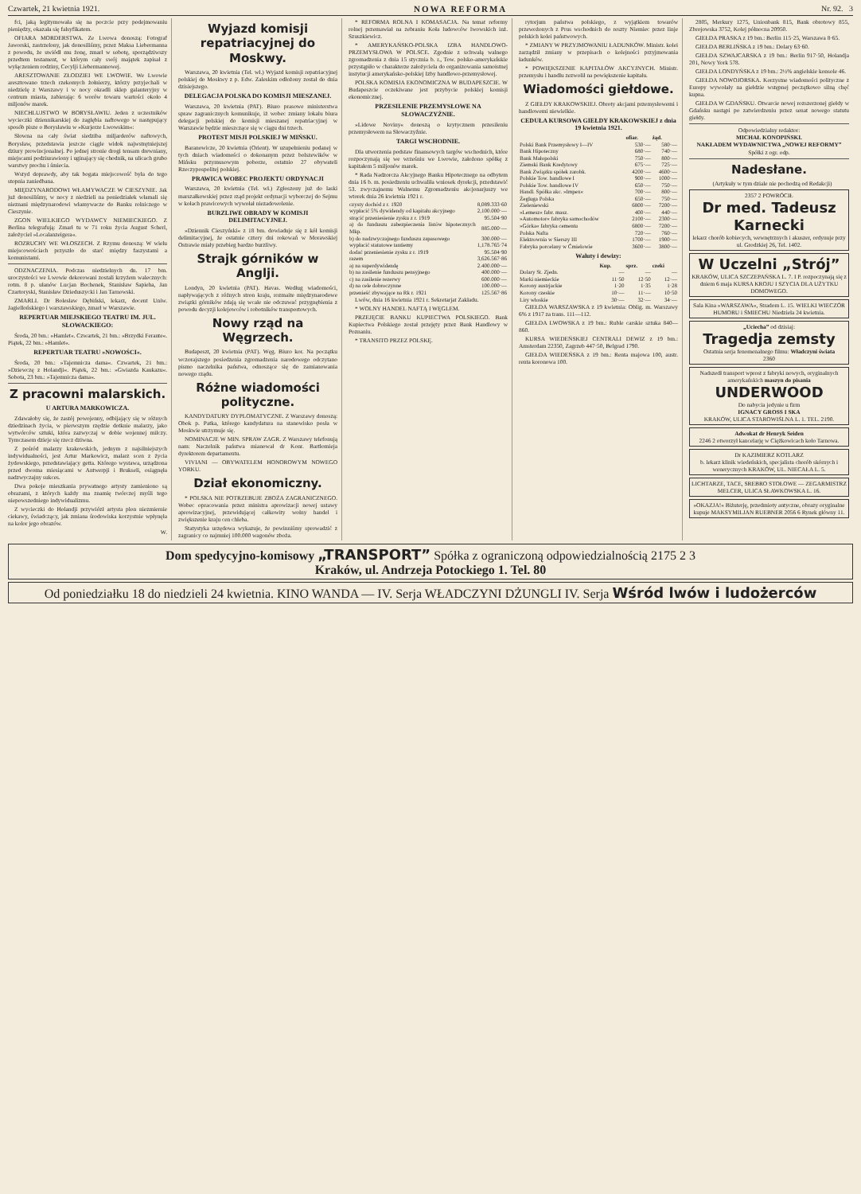Czwartek, 21 kwietnia 1921. NOWA REFORMA Nr. 92. 3
fci, jaką legitymowała się na poczcie przy podejmowaniu pieniędzy, okazała się falsyfikatem.
OFIARA MORDERSTWA. Ze Lwowa donoszą: Fotograf Jaworski, zastrzelony, jak donosiliśmy, przez Maksa Liebermanna z powodu, że uwiódł mu żonę, zmarł w sobotę, sporządziwszy przedtem testament, w którym cały swój majątek zapisał z wyłączeniem rodziny, Cecylji Liebermannowej.
ARESZTOWANIE ZŁODZIEI WE LWOWIE. We Lwowie aresztowano trzech rzekomych żołnierzy, którzy przyjechali w niedzielę z Warszawy i w nocy okradli sklep galanteryjny w centrum miasta, zabierając 6 worów towaru wartości około 4 miljonów marek.
NIECHLUJSTWO W BORYSŁAWIU. Jeden z uczestników wycieczki dziennikarskiej do zagłębia naftowego w następujący sposób pisze o Borysławiu w »Kurjerze Lwowskim«:
Słowna na cały świat siedziba miljarderów naftowych, Borysław, przedstawia jeszcze ciągle widok najwstrętniejszej dziury prowincjonalnej. Po jednej stronie drogi tensam drewniany, miejscami podziurawiony i uginający się chodnik, na ulicach grubo warstwy prochu i śmiecia.
Wstyd doprawdy, aby tak bogata miejscowość była do tego stopnia zaniedbana.
MIĘDZYNARODOWI WŁAMYWACZE W CIESZYNIE. Jak już donosiliśmy, w nocy z niedzieli na poniedziałek włamali się nieznani międzynarodowi włamywacze do Banku rolniczego w Cieszynie.
ZGON WIELKIEGO WYDAWCY NIEMIECKIEGO. Z Berlina telegrafują: Zmarł tu w 71 roku życia August Scherl, założyciel »Localanzeigera«.
ROZRUCHY WE WŁOSZECH. Z Rzymu donoszą: W wielu miejscowościach przyszło do starć między faszystami a komunistami.
ODZNACZENIA. Podczas niedzielnych dn. 17 bm. uroczystości we Lwowie dekorowani zostali krzyżem walecznych: rotm. 8 p. ułanów Lucjan Bochenek, Stanisław Sapieha, Jan Czartoryski, Stanisław Dzieduszycki i Jan Tarnowski.
ZMARLI. Dr Bolesław Dębiński, lekarz, docent Uniw. Jagiellońskiego i warszawskiego, zmarł w Warszawie.
REPERTUAR MIEJSKIEGO TEATRU IM. JUL. SŁOWACKIEGO:
Środa, 20 bm.: »Hamlet«. Czwartek, 21 bm.: »Brzydki Ferante«. Piątek, 22 bm.: »Hamlet«.
REPERTUAR TEATRU »NOWOŚCI«.
Środa, 20 bm.: »Tajemnicza dama«. Czwartek, 21 bm.: »Dziewczę z Holandji«. Piątek, 22 bm.: »Gwiazda Kaukazu«. Sobota, 23 bm.: »Tajemnicza dama«.
Z pracowni malarskich.
U ARTURA MARKOWICZA.
Zdawałoby się, że zastój powojenny, odbijający się w różnych dziedzinach życia, w pierwszym rzędzie dotknie malarzy, jako wytwórców sztuki, która zazwyczaj w dobie wojennej milczy. Tymczasem dzieje się rzecz dziwna.
Z pośród malarzy krakowskich, jednym z najsilniejszych indywidualności, jest Artur Markowicz, malarz scen z życia żydowskiego, przedstawiający getta. Którego wystawa, urządzona przed dwoma miesiącami w Antwerpji i Brukseli, osiągnęła nadzwyczajny sukces.
Dwa pokoje mieszkania prywatnego artysty zamieniono są obrazami, z których każdy ma znamię twórczej myśli tego niepowszedniego indywidualizmu.
Z wycieczki do Holandji przywiózł artysta plon niezmiernie ciekawy, świadczący, jak zmiana środowiska korzystnie wpłynęła na kolor jego obrazów.
W.
Wyjazd komisji repatriacyjnej do Moskwy.
Warszawa, 20 kwietnia (Tel. wł.) Wyjazd komisji repatriacyjnej polskiej do Moskwy z p. Edw. Zaleskim odłożony został do dnia dzisiejszego.
DELEGACJA POLSKA DO KOMISJI MIESZANEJ.
Warszawa, 20 kwietnia (PAT). Biuro prasowe ministerstwa spraw zagranicznych komunikuje, iż wobec zmiany lokalu biura delegacji polskiej do komisji mieszanej repatriacyjnej w Warszawie będzie mieszczące się w ciągu dni trzech.
PROTEST MISJI POLSKIEJ W MIŃSKU.
Baranowicze, 20 kwietnia (Orient). W uzupełnieniu podanej w tych dniach wiadomości o dokonanym przez bolszewików w Mińsku przymusowym poborze, ostatnio 27 obywateli Rzeczypospolitej polskiej.
PRAWICA WOBEC PROJEKTU ORDYNACJI
Warszawa, 20 kwietnia (Tel. wł.) Zgłoszony już do laski marszałkowskiej przez rząd projekt ordynacji wyborczej do Sejmu w kołach prawicowych wywołał niezadowolenie.
BURZLIWE OBRADY W KOMISJI DELIMITACYJNEJ.
»Dziennik Cieszyński« z 18 bm. dowiaduje się z kół komisji delimitacyjnej, że ostatnie cztery dni rokowań w Morawskiej Ostrawie miały przebieg bardzo burzliwy.
Strajk górników w Anglji.
Londyn, 20 kwietnia (PAT). Havas. Według wiadomości, napływających z różnych stron kraju, rozmaite międzynarodowe związki górników zdają się wcale nie odczuwać przygnębienia z powodu decyzji kolejowców i robotników transportowych.
Nowy rząd na Węgrzech.
Budapeszt, 20 kwietnia (PAT). Węg. Biuro kor. Na początku wczorajszego posiedzenia zgromadzenia narodowego odczytano pismo naczelnika państwa, odnoszące się do zamianowania nowego rządu.
Różne wiadomości polityczne.
KANDYDATURY DYPLOMATYCZNE. Z Warszawy donoszą: Obok p. Patka, którego kandydatura na stanowisko posła w Moskwie utrzymuje się.
NOMINACJE W MIN. SPRAW ZAGR. Z Warszawy telefonują nam: Naczelnik państwa mianował dr Konr. Bartłomieja dyrektorem departamentu.
VIVIANI — OBYWATELEM HONOROWYM NOWEGO YORKU.
Dział ekonomiczny.
* POLSKA NIE POTRZEBUJE ZBOŻA ZAGRANICZNEGO. Wobec opracowania przez ministra aprowizacji nowej ustawy aprowizacyjnej, przewidującej całkowity wolny handel i zwiększenie kraju cen chleba.
Statystyka urzędowa wykazuje, że powinniśmy sprowadzić z zagranicy co najmniej 100.000 wagonów zboża.
* REFORMA ROLNA I KOMASACJA. Na temat reformy rolnej przemawiał na zebraniu Koła ludowców lwowskich inż. Szuszkiewicz.
* AMERYKAŃSKO-POLSKA IZBA HANDLOWO-PRZEMYSŁOWA W POLSCE. Zgodnie z uchwałą walnego zgromadzenia z dnia 15 stycznia b. r., Tow. polsko-amerykańskie przystąpiło w charakterze założyciela do organizowania samoistnej instytucji amerykańsko-polskiej Izby handlowo-przemysłowej.
POLSKA KOMISJA EKONOMICZNA W BUDAPESZCIE. W Budapeszcie oczekiwane jest przybycie polskiej komisji ekonomicznej.
PRZESILENIE PRZEMYSŁOWE NA SŁOWACZYŹNIE.
»Lidowe Noviny« donoszą o krytycznem przesileniu przemysłowem na Słowaczyźnie.
TARGI WSCHODNIE.
Dla utworzenia podstaw finansowych targów wschodnich, które rozpoczynają się we wrześniu we Lwowie, założono spółkę z kapitałem 5 miljonów marek.
* Rada Nadzorcza Akcyjnego Banku Hipotecznego na odbytem dnia 16 b. m. posiedzeniu uchwaliła wniosek dyrekcji, przedstawić 53. zwyczajnemu Walnemu Zgromadzeniu akcjonarjuszy we wtorek dnia 26 kwietnia 1921 r.
| czysty dochód z r. 1920 | 8,089.333·60 |
| wypłacić 5% dywidendy od kapitału akcyjnego | 2,100.000·— |
| strącić przeniesienie zysku z r. 1919 | 95.504·90 |
| a) do funduszu zabezpieczenia listów hipotecznych Mkp. | 885.000·— |
| b) do nadzwyczajnego funduszu zapasowego | 300.000·— |
| wypłacić statutowe tantiemy | 1,178.765·74 |
| dodać przeniesienie zysku z r. 1919 | 95.504·90 |
| razem | 3,626.567·86 |
| a) na superdywidendę | 2.400.000·— |
| b) na zasilenie funduszu pensyjnego | 400.000·— |
| c) na zasilenie rezerwy | 600.000·— |
| d) na cele dobroczynne | 100.000·— |
| przenieść zbywające na Rk r. 1921 | 125.567·86 |
Lwów, dnia 16 kwietnia 1921 r. Sekretarjat Zakładu.
* WOLNY HANDEL NAFTĄ I WĘGLEM.
PRZEJĘCIE BANKU KUPIECTWA POLSKIEGO. Bank Kupiectwa Polskiego został przejęty przez Bank Handlowy w Poznaniu.
* TRANSITO PRZEZ POLSKĘ.
rytorjum państwa polskiego, z wyjątkiem towarów przewożonych z Prus wschodnich do reszty Niemiec przez linje polskich kolei państwowych.
* ZMIANY W PRZYJMOWANIU ŁADUNKÓW. Ministr. kolei zarządził zmiany w przepisach o kolejności przyjmowania ładunków.
* POWIĘKSZENIE KAPITAŁÓW AKCYJNYCH. Ministr. przemysłu i handlu zezwolił na powiększenie kapitału.
Wiadomości giełdowe.
Z GIEŁDY KRAKOWSKIEJ. Obroty akcjami przemysłowemi i handlowemi niewielkie.
CEDUŁA KURSOWA GIEŁDY KRAKOWSKIEJ z dnia 19 kwietnia 1921.
| | ofiar. | żąd. |
| --- | --- | --- |
| Polski Bank Przemysłowy I—IV | 530·— | 580·— |
| Bank Hipoteczny | 680·— | 740·— |
| Bank Małopolski | 750·— | 800·— |
| Ziemski Bank Kredytowy | 675·— | 725·— |
| Bank Związku spółek zarobk. | 4200·— | 4600·— |
| Polskie Tow. handlowe I | 900·— | 1000·— |
| Polskie Tow. handlowe IV | 650·— | 750·— |
| Handl. Spółka akc. »Impex« | 700·— | 800·— |
| Żegluga Polska | 650·— | 750·— |
| Zieleniewski | 6800·— | 7200·— |
| »Lemesz« fabr. masz. | 400·— | 440·— |
| »Automotor« fabryka samochodów | 2100·— | 2300·— |
| »Górka« fabryka cementu | 6800·— | 7200·— |
| Polska Nafta | 720·— | 760·— |
| Elektrownia w Sierszy III | 1700·— | 1900·— |
| Fabryka porcelany w Ćmielowie | 3600·— | 3800·— |
Waluty i dewizy:
| | Kup. | sprz. | czeki |
| --- | --- | --- | --- |
| Dolary St. Zjedn. | — | — | — |
| Marki niemieckie | 11·50 | 12·50 | 12·— |
| Korony austrjackie | 1·20 | 1·35 | 1·28 |
| Korony czeskie | 10·— | 11·— | 10·50 |
| Liry włoskie | 30·— | 32·— | 34·— |
GIEŁDA WARSZAWSKA z 19 kwietnia: Oblig. m. Warszawy 6% z 1917 za trans. 111—112.
GIEŁDA LWOWSKA z 19 bm.: Ruble carskie sztuka 840—860.
KURSA WIEDEŃSKIEJ CENTRALI DEWIZ z 19 bm.: Amsterdam 22350, Zagrzeb 447·50, Belgrad 1790.
GIEŁDA WIEDEŃSKA z 19 bm.: Renta majowa 100, austr. renta koronowa 100.
2805, Merkury 1275, Unionbank 815, Bank obrotowy 855, Zbrojowska 3752, Kolej północna 20950.
GIEŁDA PRASKA z 19 bm.: Berlin 115·25, Warszawa 8·65.
GIEŁDA BERLIŃSKA z 19 bm.: Dolary 63·60.
GIEŁDA SZWAJCARSKA z 19 bm.: Berlin 917·50, Holandja 201, Nowy York 578.
GIEŁDA LONDYŃSKA z 19 bm.: 2½% angielskie konsole 46.
GIEŁDA NOWOJORSKA. Korzystne wiadomości polityczne z Europy wywołały na giełdzie wstępnej początkowo silną chęć kupna.
GIEŁDA W GDAŃSKU. Otwarcie nowej rozszerzonej giełdy w Gdańsku nastąpi po zatwierdzeniu przez senat nowego statutu giełdy.
Odpowiedzialny redaktor:
MICHAŁ KONOPIŃSKI.
NAKŁADEM WYDAWNICTWA „NOWEJ REFORMY”
Spółki z ogr. odp.
Nadesłane.
(Artykuły w tym dziale nie pochodzą od Redakcji)
2357 2 POWRÓCIŁ
Dr med. Tadeusz Karnecki
lekarz chorób kobiecych, wewnętrznych i akuszer, ordynuje przy ul. Grodzkiej 26, Tel. 1402.
W Uczelni „Strój”
KRAKÓW, ULICA SZCZEPAŃSKA L. 7. I P. rozpoczynają się z dniem 6 maja KURSA KROJU I SZYCIA DLA UŻYTKU DOMOWEGO.
Sala Kina »WARSZAWA«, Stradom L. 15. WIELKI WIECZÓR HUMORU i ŚMIECHU Niedziela 24 kwietnia.
„Uciecha” od dzisiaj:
Tragedja zemsty
Ostatnia serja fenomenalnego filmu: Władczyni świata
2360
Nadszedł transport wprost z fabryki nowych, oryginalnych amerykańskich maszyn do pisania
UNDERWOOD
Do nabycia jedynie u firm
IGNACY GROSS I SKA
KRAKÓW, ULICA STAROWIŚLNA L. 1. TEL. 2190.
Adwokat dr Henryk Seiden
2246 2 otworzył kancelarję w Ciężkowicach koło Tarnowa.
Dr KAZIMIERZ KOTLARZ
b. lekarz klinik wiedeńskich, specjalista chorób skórnych i wenerycznych KRAKÓW, UL. NIECAŁA L. 5.
LICHTARZE, TACE, SREBRO STOŁOWE — ZEGARMISTRZ MELCER, ULICA SŁAWKOWSKA L. 16.
»OKAZJA!« Biżuterję, przedmioty antyczne, obrazy oryginalne kupuje MAKSYMILJAN RUEBNER 2056 6 Rynek główny 11.
Dom spedycyjno-komisowy „TRANSPORT” Spółka z ograniczoną odpowiedzialnością 2175 2 3
Kraków, ul. Andrzeja Potockiego 1. Tel. 80
Od poniedziałku 18 do niedzieli 24 kwietnia. KINO WANDA — IV. Serja WŁADCZYNI DŻUNGLI IV. Serja Wśród lwów i ludożerców